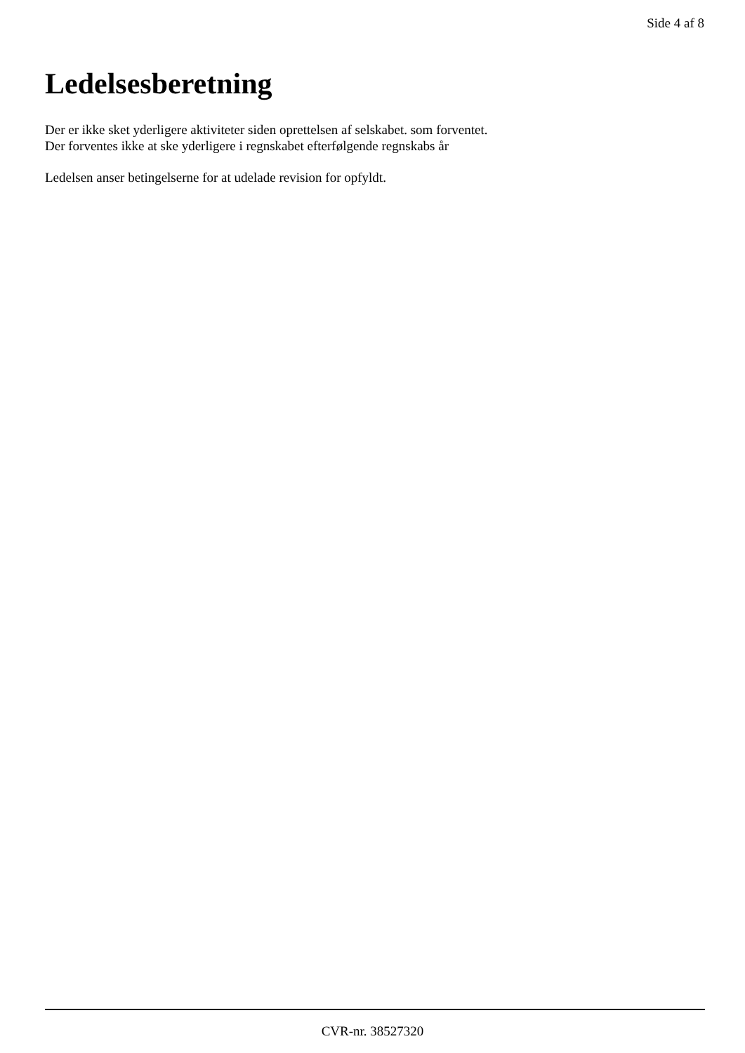Side 4 af 8
Ledelsesberetning
Der er ikke sket yderligere aktiviteter siden oprettelsen af selskabet. som forventet.
Der forventes ikke at ske yderligere i regnskabet efterfølgende regnskabs år
Ledelsen anser betingelserne for at udelade revision for opfyldt.
CVR-nr. 38527320